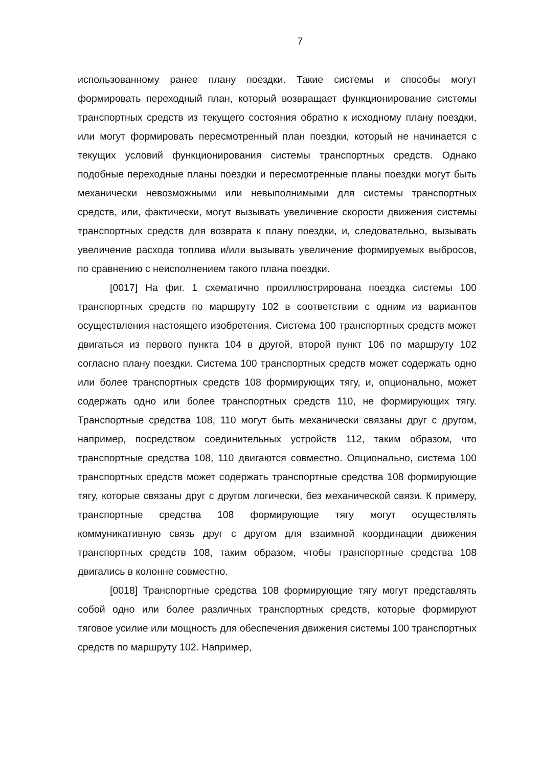7
использованному ранее плану поездки. Такие системы и способы могут формировать переходный план, который возвращает функционирование системы транспортных средств из текущего состояния обратно к исходному плану поездки, или могут формировать пересмотренный план поездки, который не начинается с текущих условий функционирования системы транспортных средств. Однако подобные переходные планы поездки и пересмотренные планы поездки могут быть механически невозможными или невыполнимыми для системы транспортных средств, или, фактически, могут вызывать увеличение скорости движения системы транспортных средств для возврата к плану поездки, и, следовательно, вызывать увеличение расхода топлива и/или вызывать увеличение формируемых выбросов, по сравнению с неисполнением такого плана поездки.
[0017] На фиг. 1 схематично проиллюстрирована поездка системы 100 транспортных средств по маршруту 102 в соответствии с одним из вариантов осуществления настоящего изобретения. Система 100 транспортных средств может двигаться из первого пункта 104 в другой, второй пункт 106 по маршруту 102 согласно плану поездки. Система 100 транспортных средств может содержать одно или более транспортных средств 108 формирующих тягу, и, опционально, может содержать одно или более транспортных средств 110, не формирующих тягу. Транспортные средства 108, 110 могут быть механически связаны друг с другом, например, посредством соединительных устройств 112, таким образом, что транспортные средства 108, 110 двигаются совместно. Опционально, система 100 транспортных средств может содержать транспортные средства 108 формирующие тягу, которые связаны друг с другом логически, без механической связи. К примеру, транспортные средства 108 формирующие тягу могут осуществлять коммуникативную связь друг с другом для взаимной координации движения транспортных средств 108, таким образом, чтобы транспортные средства 108 двигались в колонне совместно.
[0018] Транспортные средства 108 формирующие тягу могут представлять собой одно или более различных транспортных средств, которые формируют тяговое усилие или мощность для обеспечения движения системы 100 транспортных средств по маршруту 102. Например,